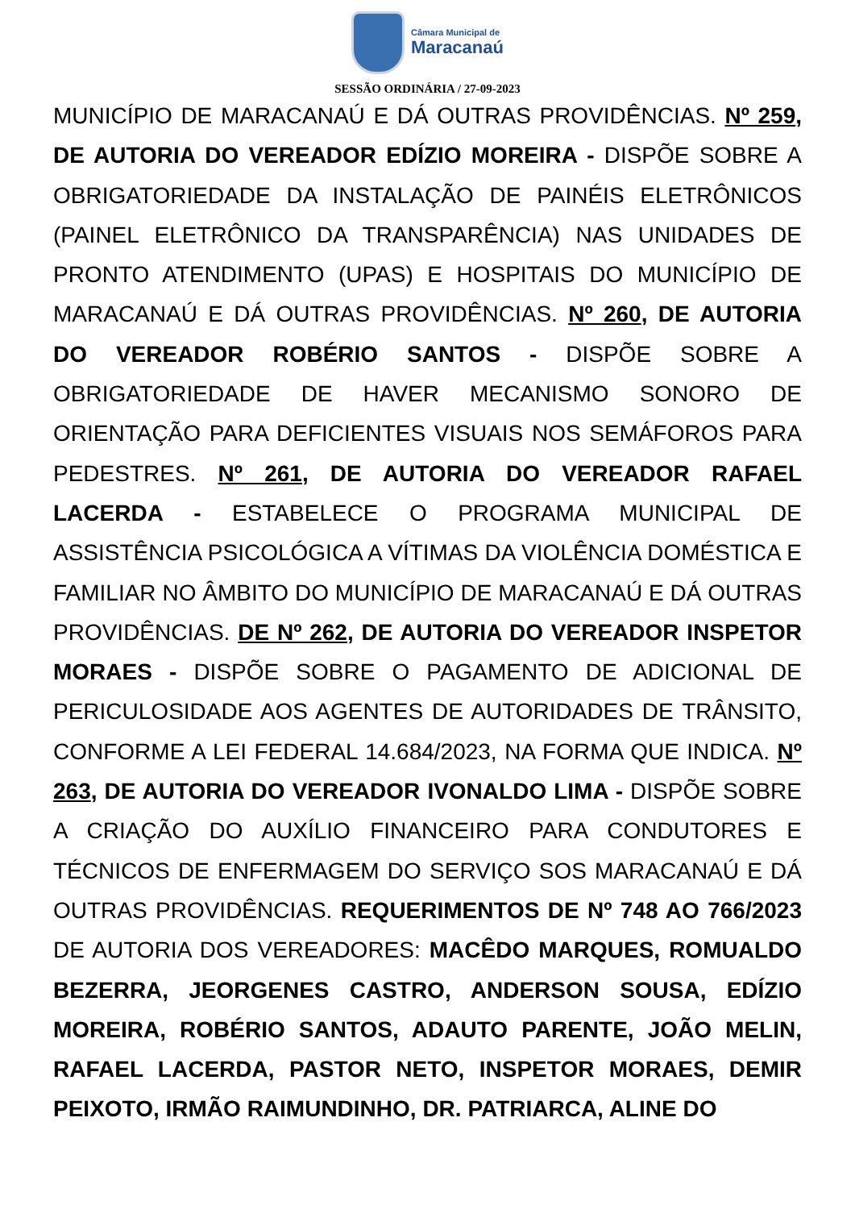Câmara Municipal de
Maracanaú
SESSÃO ORDINÁRIA / 27-09-2023
MUNICÍPIO DE MARACANAÚ E DÁ OUTRAS PROVIDÊNCIAS. Nº 259, DE AUTORIA DO VEREADOR EDÍZIO MOREIRA - DISPÕE SOBRE A OBRIGATORIEDADE DA INSTALAÇÃO DE PAINÉIS ELETRÔNICOS (PAINEL ELETRÔNICO DA TRANSPARÊNCIA) NAS UNIDADES DE PRONTO ATENDIMENTO (UPAS) E HOSPITAIS DO MUNICÍPIO DE MARACANAÚ E DÁ OUTRAS PROVIDÊNCIAS. Nº 260, DE AUTORIA DO VEREADOR ROBÉRIO SANTOS - DISPÕE SOBRE A OBRIGATORIEDADE DE HAVER MECANISMO SONORO DE ORIENTAÇÃO PARA DEFICIENTES VISUAIS NOS SEMÁFOROS PARA PEDESTRES. Nº 261, DE AUTORIA DO VEREADOR RAFAEL LACERDA - ESTABELECE O PROGRAMA MUNICIPAL DE ASSISTÊNCIA PSICOLÓGICA A VÍTIMAS DA VIOLÊNCIA DOMÉSTICA E FAMILIAR NO ÂMBITO DO MUNICÍPIO DE MARACANAÚ E DÁ OUTRAS PROVIDÊNCIAS. DE Nº 262, DE AUTORIA DO VEREADOR INSPETOR MORAES - DISPÕE SOBRE O PAGAMENTO DE ADICIONAL DE PERICULOSIDADE AOS AGENTES DE AUTORIDADES DE TRÂNSITO, CONFORME A LEI FEDERAL 14.684/2023, NA FORMA QUE INDICA. Nº 263, DE AUTORIA DO VEREADOR IVONALDO LIMA - DISPÕE SOBRE A CRIAÇÃO DO AUXÍLIO FINANCEIRO PARA CONDUTORES E TÉCNICOS DE ENFERMAGEM DO SERVIÇO SOS MARACANAÚ E DÁ OUTRAS PROVIDÊNCIAS. REQUERIMENTOS DE Nº 748 AO 766/2023 DE AUTORIA DOS VEREADORES: MACÊDO MARQUES, ROMUALDO BEZERRA, JEORGENES CASTRO, ANDERSON SOUSA, EDÍZIO MOREIRA, ROBÉRIO SANTOS, ADAUTO PARENTE, JOÃO MELIN, RAFAEL LACERDA, PASTOR NETO, INSPETOR MORAES, DEMIR PEIXOTO, IRMÃO RAIMUNDINHO, DR. PATRIARCA, ALINE DO